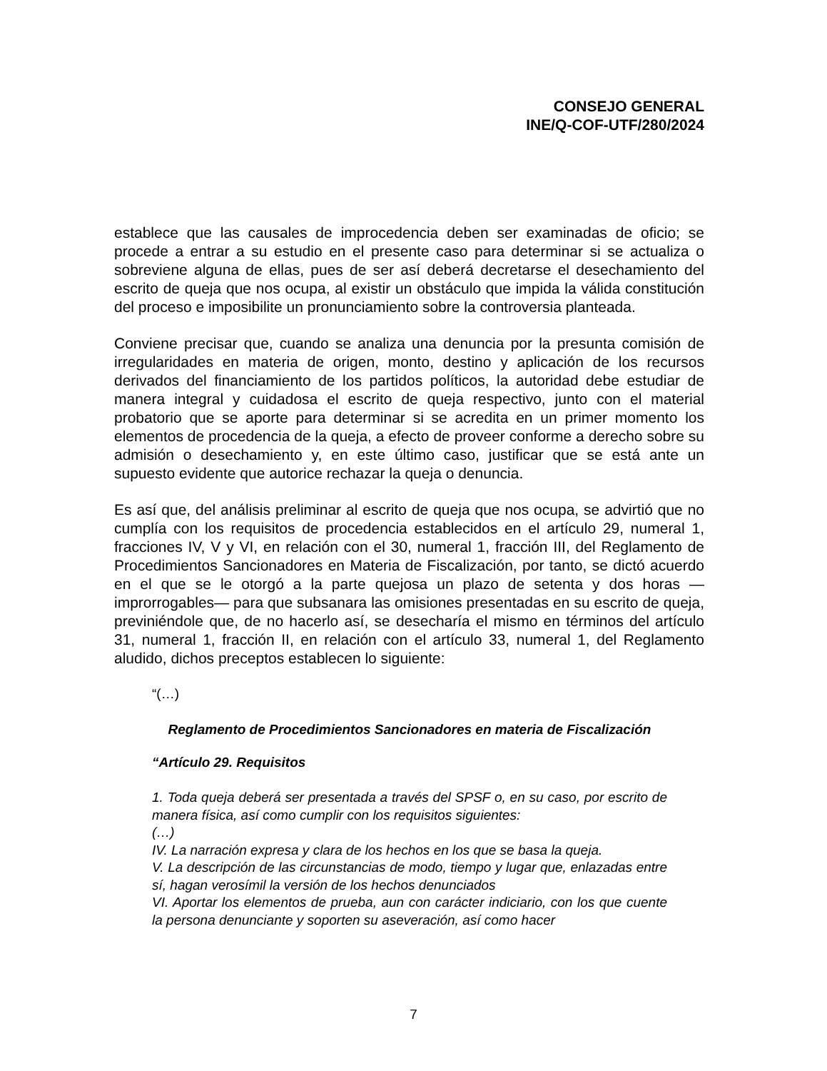CONSEJO GENERAL
INE/Q-COF-UTF/280/2024
establece que las causales de improcedencia deben ser examinadas de oficio; se procede a entrar a su estudio en el presente caso para determinar si se actualiza o sobreviene alguna de ellas, pues de ser así deberá decretarse el desechamiento del escrito de queja que nos ocupa, al existir un obstáculo que impida la válida constitución del proceso e imposibilite un pronunciamiento sobre la controversia planteada.
Conviene precisar que, cuando se analiza una denuncia por la presunta comisión de irregularidades en materia de origen, monto, destino y aplicación de los recursos derivados del financiamiento de los partidos políticos, la autoridad debe estudiar de manera integral y cuidadosa el escrito de queja respectivo, junto con el material probatorio que se aporte para determinar si se acredita en un primer momento los elementos de procedencia de la queja, a efecto de proveer conforme a derecho sobre su admisión o desechamiento y, en este último caso, justificar que se está ante un supuesto evidente que autorice rechazar la queja o denuncia.
Es así que, del análisis preliminar al escrito de queja que nos ocupa, se advirtió que no cumplía con los requisitos de procedencia establecidos en el artículo 29, numeral 1, fracciones IV, V y VI, en relación con el 30, numeral 1, fracción III, del Reglamento de Procedimientos Sancionadores en Materia de Fiscalización, por tanto, se dictó acuerdo en el que se le otorgó a la parte quejosa un plazo de setenta y dos horas —improrrogables— para que subsanara las omisiones presentadas en su escrito de queja, previniéndole que, de no hacerlo así, se desecharía el mismo en términos del artículo 31, numeral 1, fracción II, en relación con el artículo 33, numeral 1, del Reglamento aludido, dichos preceptos establecen lo siguiente:
“(…)
Reglamento de Procedimientos Sancionadores en materia de Fiscalización
“Artículo 29. Requisitos
1. Toda queja deberá ser presentada a través del SPSF o, en su caso, por escrito de manera física, así como cumplir con los requisitos siguientes:
(…)
IV. La narración expresa y clara de los hechos en los que se basa la queja.
V. La descripción de las circunstancias de modo, tiempo y lugar que, enlazadas entre sí, hagan verosímil la versión de los hechos denunciados
VI. Aportar los elementos de prueba, aun con carácter indiciario, con los que cuente la persona denunciante y soporten su aseveración, así como hacer
7